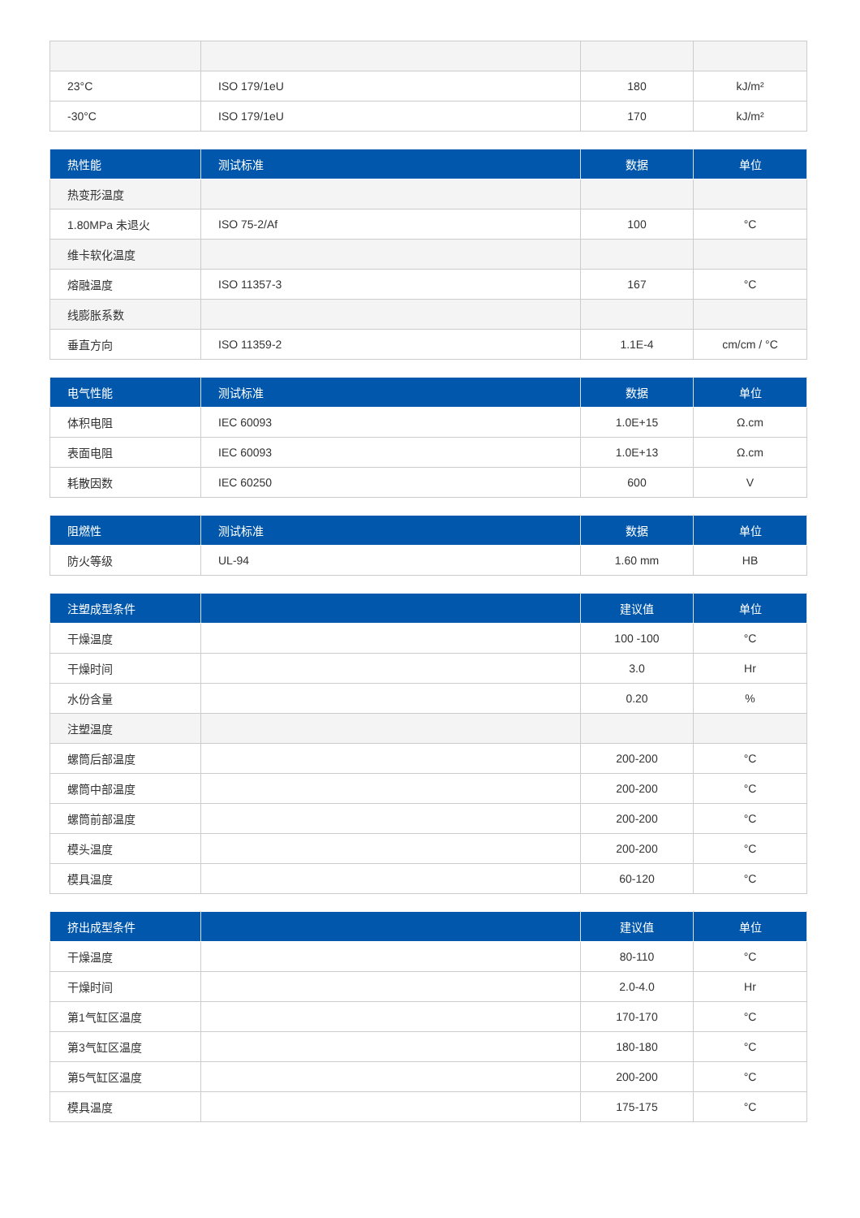| 23°C | ISO 179/1eU | 180 | kJ/m² |
| -30°C | ISO 179/1eU | 170 | kJ/m² |
| 热性能 | 测试标准 | 数据 | 单位 |
| --- | --- | --- | --- |
| 热变形温度 | | | |
| 1.80MPa 未退火 | ISO 75-2/Af | 100 | °C |
| 维卡软化温度 | | | |
| 熔融温度 | ISO 11357-3 | 167 | °C |
| 线膨胀系数 | | | |
| 垂直方向 | ISO 11359-2 | 1.1E-4 | cm/cm / °C |
| 电气性能 | 测试标准 | 数据 | 单位 |
| --- | --- | --- | --- |
| 体积电阻 | IEC 60093 | 1.0E+15 | Ω.cm |
| 表面电阻 | IEC 60093 | 1.0E+13 | Ω.cm |
| 耗散因数 | IEC 60250 | 600 | V |
| 阻燃性 | 测试标准 | 数据 | 单位 |
| --- | --- | --- | --- |
| 防火等级 | UL-94 | 1.60 mm | HB |
| 注塑成型条件 | | 建议值 | 单位 |
| --- | --- | --- | --- |
| 干燥温度 | | 100 -100 | °C |
| 干燥时间 | | 3.0 | Hr |
| 水份含量 | | 0.20 | % |
| 注塑温度 | | | |
| 螺筒后部温度 | | 200-200 | °C |
| 螺筒中部温度 | | 200-200 | °C |
| 螺筒前部温度 | | 200-200 | °C |
| 模头温度 | | 200-200 | °C |
| 模具温度 | | 60-120 | °C |
| 挤出成型条件 | | 建议值 | 单位 |
| --- | --- | --- | --- |
| 干燥温度 | | 80-110 | °C |
| 干燥时间 | | 2.0-4.0 | Hr |
| 第1气缸区温度 | | 170-170 | °C |
| 第3气缸区温度 | | 180-180 | °C |
| 第5气缸区温度 | | 200-200 | °C |
| 模具温度 | | 175-175 | °C |